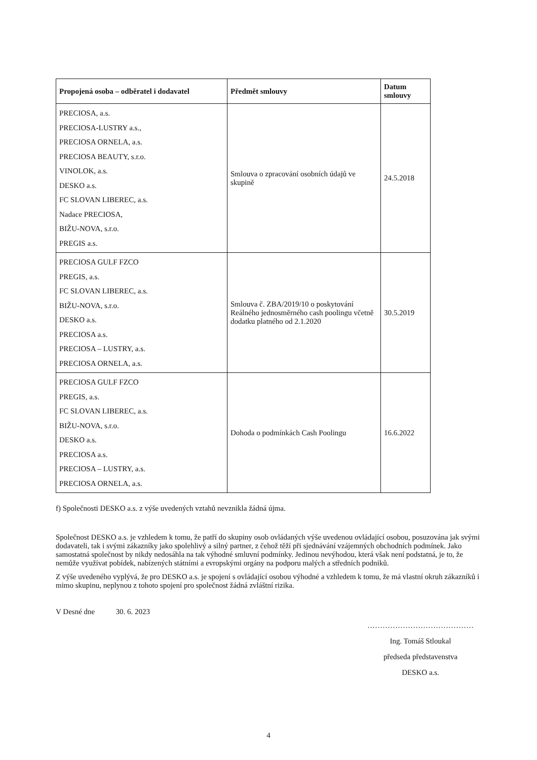| Propojená osoba – odběratel i dodavatel | Předmět smlouvy | Datum smlouvy |
| --- | --- | --- |
| PRECIOSA, a.s. PRECIOSA-LUSTRY a.s., PRECIOSA ORNELA, a.s. PRECIOSA BEAUTY, s.r.o. VINOLOK, a.s. DESKO a.s. FC SLOVAN LIBEREC, a.s. Nadace PRECIOSA, BIŽU-NOVA, s.r.o. PREGIS a.s. | Smlouva o zpracování osobních údajů ve skupině | 24.5.2018 |
| PRECIOSA GULF FZCO PREGIS, a.s. FC SLOVAN LIBEREC, a.s. BIŽU-NOVA, s.r.o. DESKO a.s. PRECIOSA a.s. PRECIOSA – LUSTRY, a.s. PRECIOSA ORNELA, a.s. | Smlouva č. ZBA/2019/10 o poskytování Reálného jednosměrného cash poolingu včetně dodatku platného od 2.1.2020 | 30.5.2019 |
| PRECIOSA GULF FZCO PREGIS, a.s. FC SLOVAN LIBEREC, a.s. BIŽU-NOVA, s.r.o. DESKO a.s. PRECIOSA a.s. PRECIOSA – LUSTRY, a.s. PRECIOSA ORNELA, a.s. | Dohoda o podmínkách Cash Poolingu | 16.6.2022 |
f) Společnosti DESKO a.s. z výše uvedených vztahů nevznikla žádná újma.
Společnost DESKO a.s. je vzhledem k tomu, že patří do skupiny osob ovládaných výše uvedenou ovládající osobou, posuzována jak svými dodavateli, tak i svými zákazníky jako spolehlivý a silný partner, z čehož těží při sjednávání vzájemných obchodních podmínek. Jako samostatná společnost by nikdy nedosáhla na tak výhodné smluvní podmínky. Jedinou nevýhodou, která však není podstatná, je to, že nemůže využívat pobídek, nabízených státními a evropskými orgány na podporu malých a středních podniků.
Z výše uvedeného vyplývá, že pro DESKO a.s. je spojení s ovládající osobou výhodné a vzhledem k tomu, že má vlastní okruh zákazníků i mimo skupinu, neplynou z tohoto spojení pro společnost žádná zvláštní rizika.
V Desné dne 30. 6. 2023
……………………………………
Ing. Tomáš Stloukal
předseda představenstva
DESKO a.s.
4